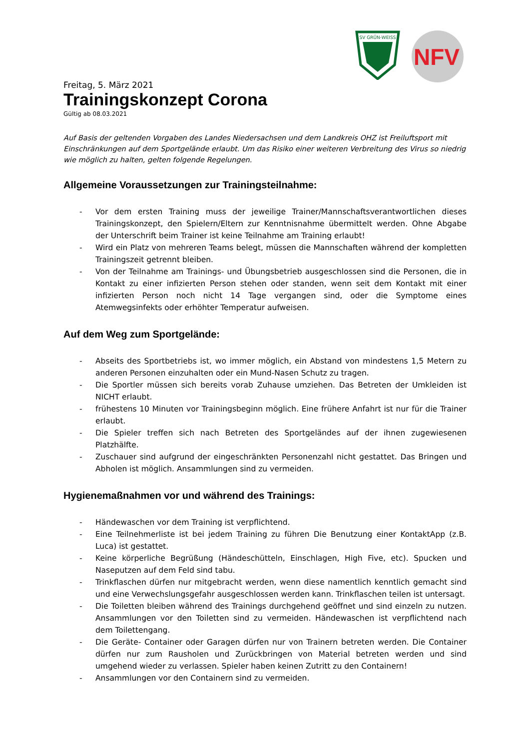SV GRÜN-WEISS
NFV
Freitag, 5. März 2021
Trainingskonzept Corona
Gültig ab 08.03.2021
Auf Basis der geltenden Vorgaben des Landes Niedersachsen und dem Landkreis OHZ ist Freiluftsport mit Einschränkungen auf dem Sportgelände erlaubt. Um das Risiko einer weiteren Verbreitung des Virus so niedrig wie möglich zu halten, gelten folgende Regelungen.
Allgemeine Voraussetzungen zur Trainingsteilnahme:
- Vor dem ersten Training muss der jeweilige Trainer/Mannschaftsverantwortlichen dieses Trainingskonzept, den Spielern/Eltern zur Kenntnisnahme übermittelt werden. Ohne Abgabe der Unterschrift beim Trainer ist keine Teilnahme am Training erlaubt!
- Wird ein Platz von mehreren Teams belegt, müssen die Mannschaften während der kompletten Trainingszeit getrennt bleiben.
- Von der Teilnahme am Trainings- und Übungsbetrieb ausgeschlossen sind die Personen, die in Kontakt zu einer infizierten Person stehen oder standen, wenn seit dem Kontakt mit einer infizierten Person noch nicht 14 Tage vergangen sind, oder die Symptome eines Atemwegsinfekts oder erhöhter Temperatur aufweisen.
Auf dem Weg zum Sportgelände:
- Abseits des Sportbetriebs ist, wo immer möglich, ein Abstand von mindestens 1,5 Metern zu anderen Personen einzuhalten oder ein Mund-Nasen Schutz zu tragen.
- Die Sportler müssen sich bereits vorab Zuhause umziehen. Das Betreten der Umkleiden ist NICHT erlaubt.
- frühestens 10 Minuten vor Trainingsbeginn möglich. Eine frühere Anfahrt ist nur für die Trainer erlaubt.
- Die Spieler treffen sich nach Betreten des Sportgeländes auf der ihnen zugewiesenen Platzhälfte.
- Zuschauer sind aufgrund der eingeschränkten Personenzahl nicht gestattet. Das Bringen und Abholen ist möglich. Ansammlungen sind zu vermeiden.
Hygienemaßnahmen vor und während des Trainings:
- Händewaschen vor dem Training ist verpflichtend.
- Eine Teilnehmerliste ist bei jedem Training zu führen Die Benutzung einer KontaktApp (z.B. Luca) ist gestattet.
- Keine körperliche Begrüßung (Händeschütteln, Einschlagen, High Five, etc). Spucken und Naseputzen auf dem Feld sind tabu.
- Trinkflaschen dürfen nur mitgebracht werden, wenn diese namentlich kenntlich gemacht sind und eine Verwechslungsgefahr ausgeschlossen werden kann. Trinkflaschen teilen ist untersagt.
- Die Toiletten bleiben während des Trainings durchgehend geöffnet und sind einzeln zu nutzen. Ansammlungen vor den Toiletten sind zu vermeiden. Händewaschen ist verpflichtend nach dem Toilettengang.
- Die Geräte- Container oder Garagen dürfen nur von Trainern betreten werden. Die Container dürfen nur zum Rausholen und Zurückbringen von Material betreten werden und sind umgehend wieder zu verlassen. Spieler haben keinen Zutritt zu den Containern!
- Ansammlungen vor den Containern sind zu vermeiden.